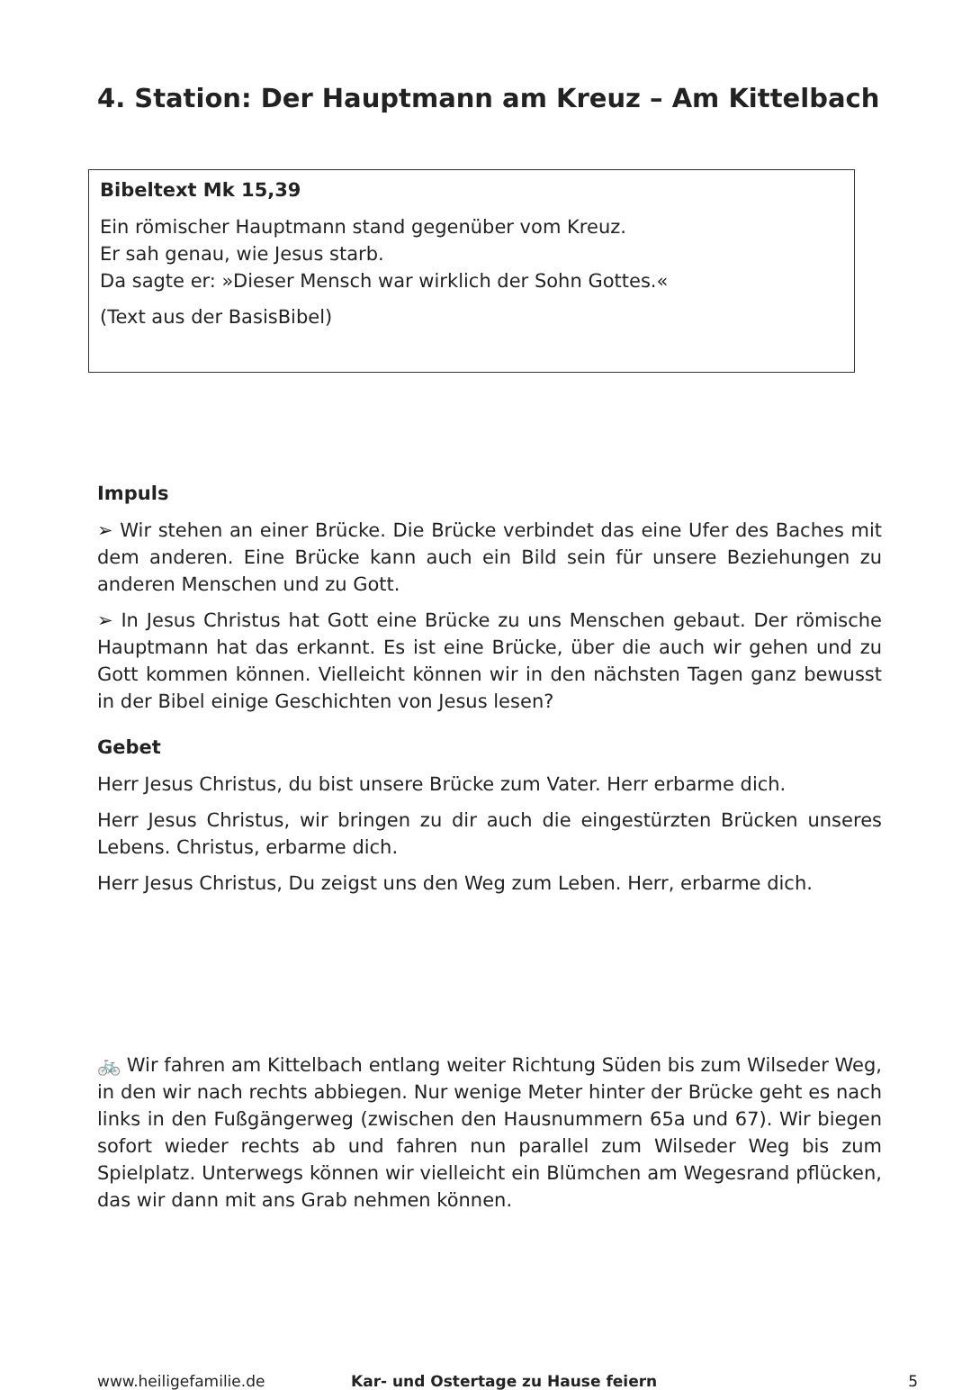4. Station: Der Hauptmann am Kreuz – Am Kittelbach
Bibeltext Mk 15,39
Ein römischer Hauptmann stand gegenüber vom Kreuz.
Er sah genau, wie Jesus starb.
Da sagte er: »Dieser Mensch war wirklich der Sohn Gottes.«
(Text aus der BasisBibel)
Impuls
➢ Wir stehen an einer Brücke. Die Brücke verbindet das eine Ufer des Baches mit dem anderen. Eine Brücke kann auch ein Bild sein für unsere Beziehungen zu anderen Menschen und zu Gott.
➢ In Jesus Christus hat Gott eine Brücke zu uns Menschen gebaut. Der römische Hauptmann hat das erkannt. Es ist eine Brücke, über die auch wir gehen und zu Gott kommen können. Vielleicht können wir in den nächsten Tagen ganz bewusst in der Bibel einige Geschichten von Jesus lesen?
Gebet
Herr Jesus Christus, du bist unsere Brücke zum Vater. Herr erbarme dich.
Herr Jesus Christus, wir bringen zu dir auch die eingestürzten Brücken unseres Lebens. Christus, erbarme dich.
Herr Jesus Christus, Du zeigst uns den Weg zum Leben. Herr, erbarme dich.
🚲 Wir fahren am Kittelbach entlang weiter Richtung Süden bis zum Wilseder Weg, in den wir nach rechts abbiegen. Nur wenige Meter hinter der Brücke geht es nach links in den Fußgängerweg (zwischen den Hausnummern 65a und 67). Wir biegen sofort wieder rechts ab und fahren nun parallel zum Wilseder Weg bis zum Spielplatz. Unterwegs können wir vielleicht ein Blümchen am Wegesrand pflücken, das wir dann mit ans Grab nehmen können.
www.heiligefamilie.de Kar- und Ostertage zu Hause feiern 5